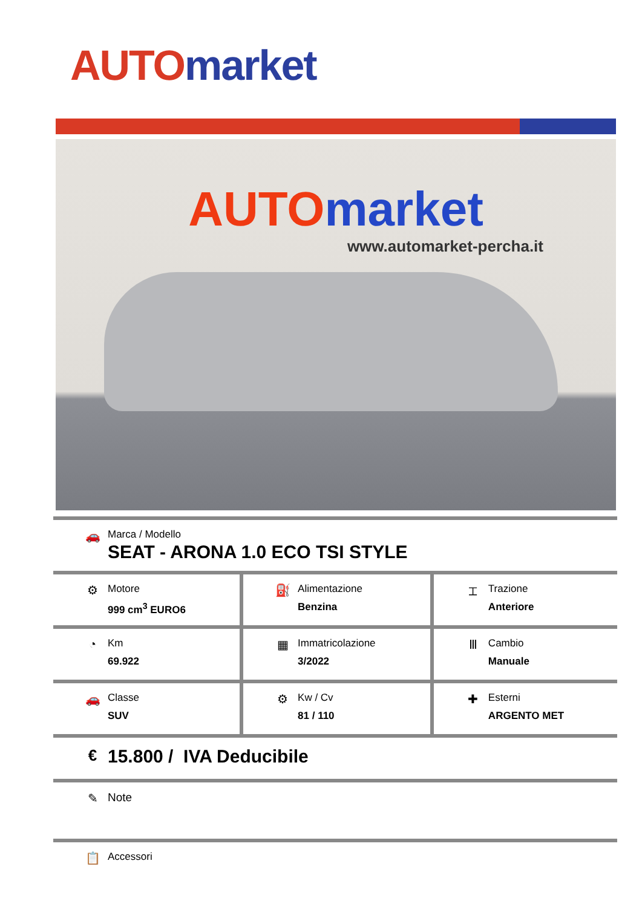AUTO market
AUTO market
www.automarket-percha.it
| 🚗 Marca / Modello SEAT - ARONA 1.0 ECO TSI STYLE | | |
| ⚙ Motore 999 cm<sup>3</sup> EURO6 | ⛽ Alimentazione Benzina | ⌶ Trazione Anteriore |
| ◔ Km 69.922 | ▦ Immatricolazione 3/2022 | Ⅲ Cambio Manuale |
| 🚗 Classe SUV | ⚙ Kw / Cv 81 / 110 | ✚ Esterni ARGENTO MET |
| € 15.800 / IVA Deducibile | | |
| ✎ Note | | |
| 📋 Accessori | | |